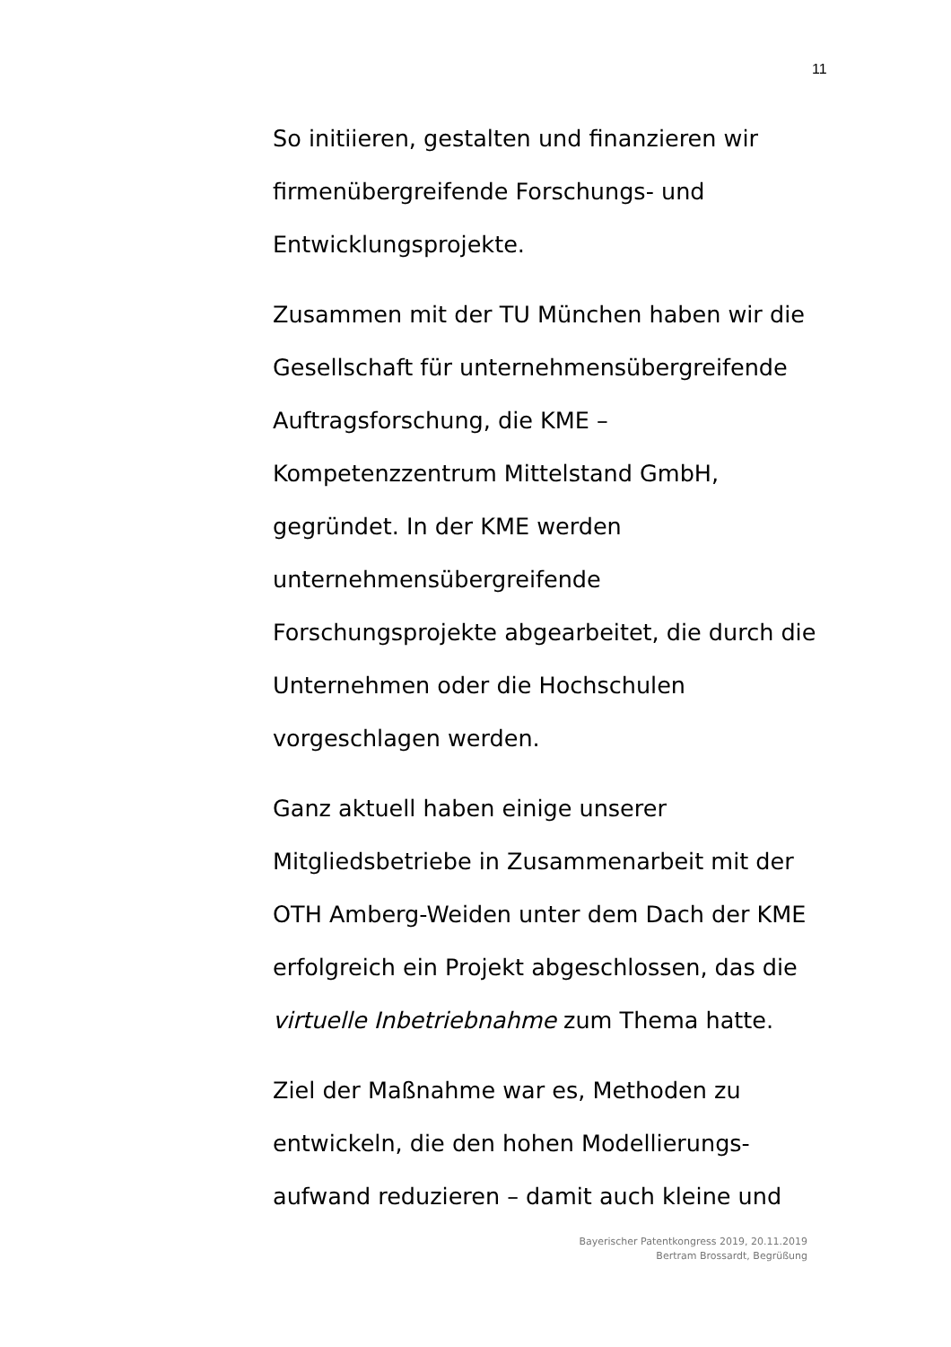11
So initiieren, gestalten und finanzieren wir
firmenübergreifende Forschungs- und
Entwicklungsprojekte.
Zusammen mit der TU München haben wir die
Gesellschaft für unternehmensübergreifende
Auftragsforschung, die KME –
Kompetenzzentrum Mittelstand GmbH,
gegründet. In der KME werden
unternehmensübergreifende
Forschungsprojekte abgearbeitet, die durch die
Unternehmen oder die Hochschulen
vorgeschlagen werden.
Ganz aktuell haben einige unserer
Mitgliedsbetriebe in Zusammenarbeit mit der
OTH Amberg-Weiden unter dem Dach der KME
erfolgreich ein Projekt abgeschlossen, das die
virtuelle Inbetriebnahme zum Thema hatte.
Ziel der Maßnahme war es, Methoden zu
entwickeln, die den hohen Modellierungs-
aufwand reduzieren – damit auch kleine und
Bayerischer Patentkongress 2019, 20.11.2019
Bertram Brossardt, Begrüßung